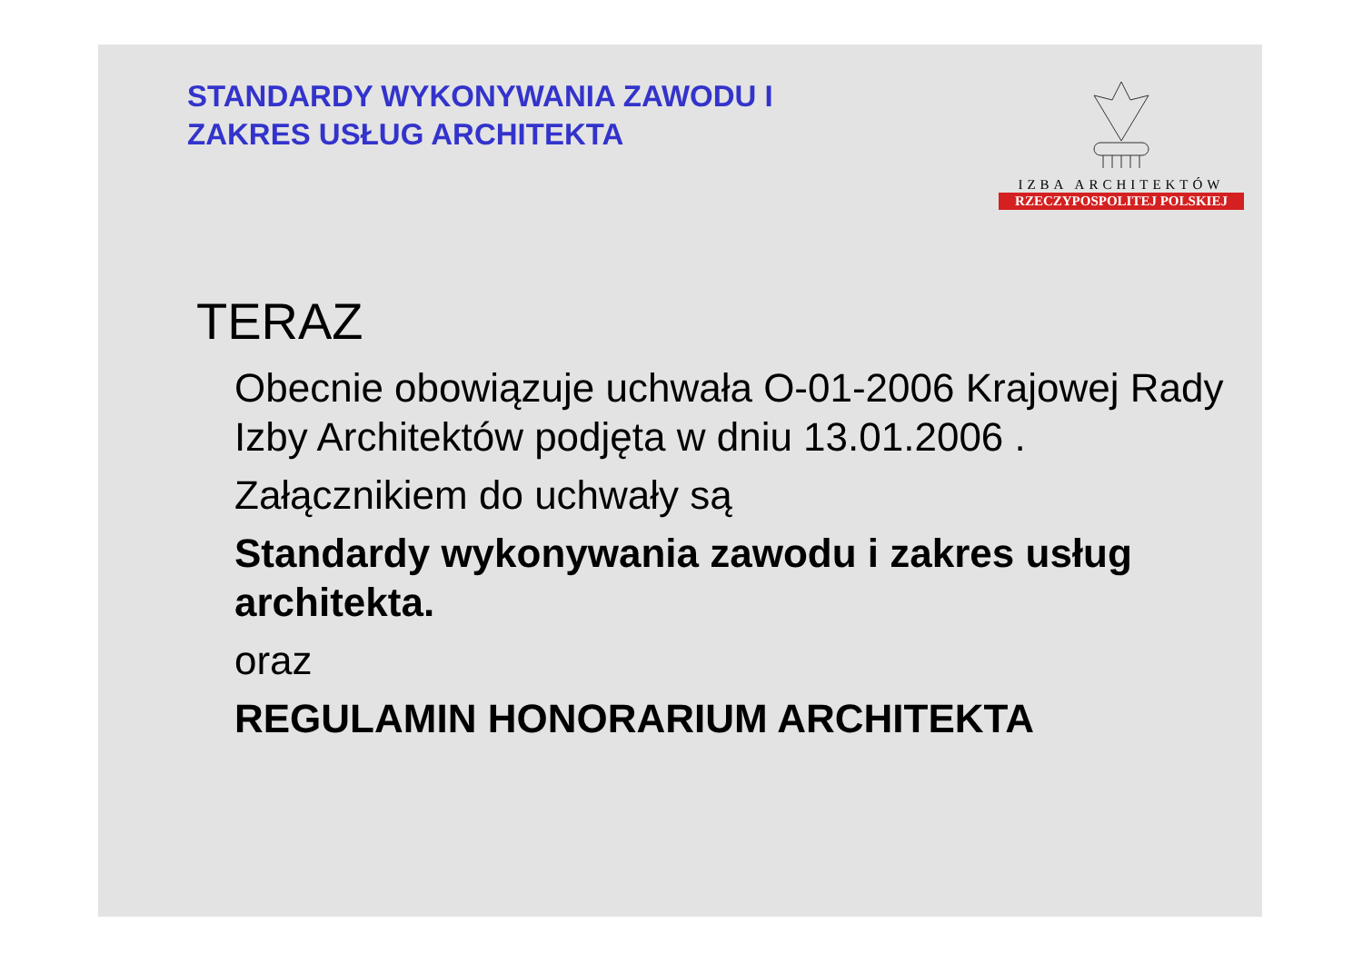STANDARDY WYKONYWANIA ZAWODU I
ZAKRES USŁUG ARCHITEKTA
IZBA ARCHITEKTÓW
RZECZYPOSPOLITEJ POLSKIEJ
TERAZ
Obecnie obowiązuje uchwała O-01-2006 Krajowej Rady Izby Architektów podjęta w dniu 13.01.2006 .
Załącznikiem do uchwały są
Standardy wykonywania zawodu i zakres usług architekta.
oraz
REGULAMIN HONORARIUM ARCHITEKTA